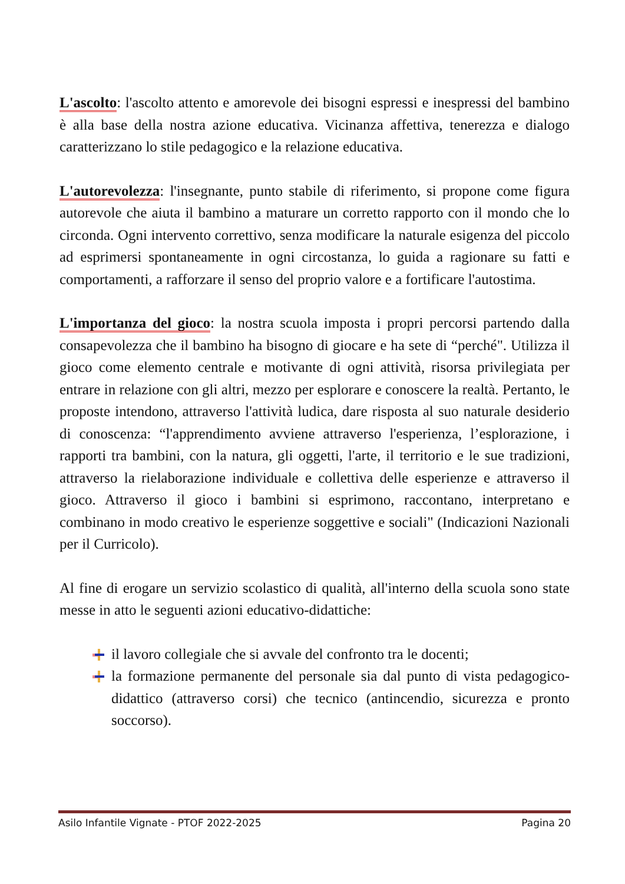L'ascolto: l'ascolto attento e amorevole dei bisogni espressi e inespressi del bambino è alla base della nostra azione educativa. Vicinanza affettiva, tenerezza e dialogo caratterizzano lo stile pedagogico e la relazione educativa.
L'autorevolezza: l'insegnante, punto stabile di riferimento, si propone come figura autorevole che aiuta il bambino a maturare un corretto rapporto con il mondo che lo circonda. Ogni intervento correttivo, senza modificare la naturale esigenza del piccolo ad esprimersi spontaneamente in ogni circostanza, lo guida a ragionare su fatti e comportamenti, a rafforzare il senso del proprio valore e a fortificare l'autostima.
L'importanza del gioco: la nostra scuola imposta i propri percorsi partendo dalla consapevolezza che il bambino ha bisogno di giocare e ha sete di “perché". Utilizza il gioco come elemento centrale e motivante di ogni attività, risorsa privilegiata per entrare in relazione con gli altri, mezzo per esplorare e conoscere la realtà. Pertanto, le proposte intendono, attraverso l'attività ludica, dare risposta al suo naturale desiderio di conoscenza: “l'apprendimento avviene attraverso l'esperienza, l’esplorazione, i rapporti tra bambini, con la natura, gli oggetti, l'arte, il territorio e le sue tradizioni, attraverso la rielaborazione individuale e collettiva delle esperienze e attraverso il gioco. Attraverso il gioco i bambini si esprimono, raccontano, interpretano e combinano in modo creativo le esperienze soggettive e sociali" (Indicazioni Nazionali per il Curricolo).
Al fine di erogare un servizio scolastico di qualità, all'interno della scuola sono state messe in atto le seguenti azioni educativo-didattiche:
il lavoro collegiale che si avvale del confronto tra le docenti;
la formazione permanente del personale sia dal punto di vista pedagogico-didattico (attraverso corsi) che tecnico (antincendio, sicurezza e pronto soccorso).
Asilo Infantile Vignate - PTOF 2022-2025 Pagina 20